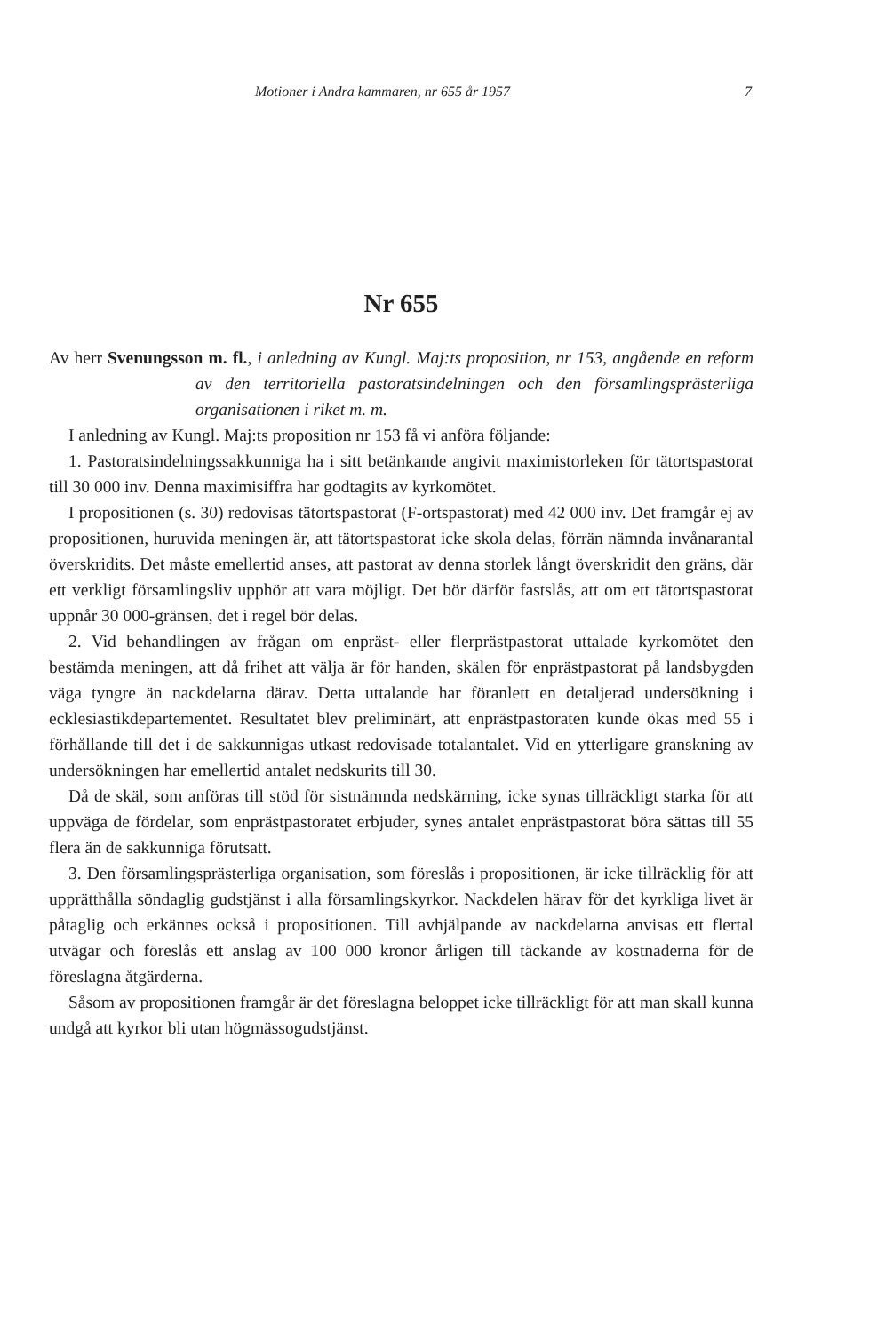Motioner i Andra kammaren, nr 655 år 1957 7
Nr 655
Av herr Svenungsson m. fl., i anledning av Kungl. Maj:ts proposition, nr 153, angående en reform av den territoriella pastoratsindelningen och den församlingsprästerliga organisationen i riket m. m.
I anledning av Kungl. Maj:ts proposition nr 153 få vi anföra följande:
1. Pastoratsindelningssakkunniga ha i sitt betänkande angivit maximistorleken för tätortspastorat till 30 000 inv. Denna maximisiffra har godtagits av kyrkomötet.
I propositionen (s. 30) redovisas tätortspastorat (F-ortspastorat) med 42 000 inv. Det framgår ej av propositionen, huruvida meningen är, att tätortspastorat icke skola delas, förrän nämnda invånarantal överskridits. Det måste emellertid anses, att pastorat av denna storlek långt överskridit den gräns, där ett verkligt församlingsliv upphör att vara möjligt. Det bör därför fastslås, att om ett tätortspastorat uppnår 30 000-gränsen, det i regel bör delas.
2. Vid behandlingen av frågan om enpräst- eller flerprästpastorat uttalade kyrkomötet den bestämda meningen, att då frihet att välja är för handen, skälen för enprästpastorat på landsbygden väga tyngre än nackdelarna därav. Detta uttalande har föranlett en detaljerad undersökning i ecklesiastikdepartementet. Resultatet blev preliminärt, att enprästpastoraten kunde ökas med 55 i förhållande till det i de sakkunnigas utkast redovisade totalantalet. Vid en ytterligare granskning av undersökningen har emellertid antalet nedskurits till 30.
Då de skäl, som anföras till stöd för sistnämnda nedskärning, icke synas tillräckligt starka för att uppväga de fördelar, som enprästpastoratet erbjuder, synes antalet enprästpastorat böra sättas till 55 flera än de sakkunniga förutsatt.
3. Den församlingsprästerliga organisation, som föreslås i propositionen, är icke tillräcklig för att upprätthålla söndaglig gudstjänst i alla församlingskyrkor. Nackdelen härav för det kyrkliga livet är påtaglig och erkännes också i propositionen. Till avhjälpande av nackdelarna anvisas ett flertal utvägar och föreslås ett anslag av 100 000 kronor årligen till täckande av kostnaderna för de föreslagna åtgärderna.
Såsom av propositionen framgår är det föreslagna beloppet icke tillräckligt för att man skall kunna undgå att kyrkor bli utan högmässogudstjänst.